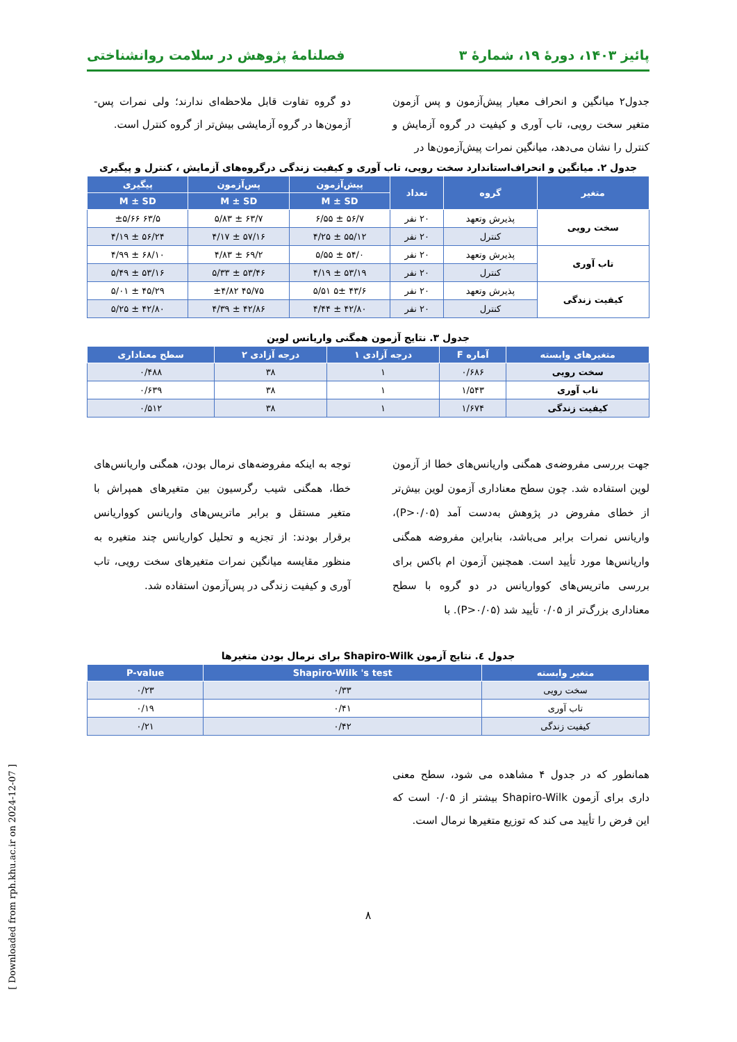پائیز ۱۴۰۳، دورهٔ ۱۹، شمارهٔ ۳ فصلنامهٔ پژوهش در سلامت روانشناختی
جدول۲ میانگین و انحراف معیار پیش‌آزمون و پس آزمون متغیر سخت رویی، تاب آوری و کیفیت در گروه آزمایش و کنترل را نشان می‌دهد، میانگین نمرات پیش‌آزمون‌ها در
دو گروه تفاوت قابل ملاحظه‌ای ندارند؛ ولی نمرات پس-آزمون‌ها در گروه آزمایشی بیش‌تر از گروه کنترل است.
جدول ۲. میانگین و انحراف‌استاندارد سخت رویی، تاب آوری و کیفیت زندگی درگروه‌های آزمایش ، کنترل و پیگیری
| متغیر | گروه | تعداد | پیش‌آزمون | پس‌آزمون | پیگیری |
| --- | --- | --- | --- | --- | --- |
| | | | M ± SD | M ± SD | M ± SD |
| سخت رویی | پذیرش وتعهد | ۲۰ نفر | ۵۶/۷ ± ۶/۵۵ | ۶۳/۷ ± ۵/۸۳ | ۶۳/۵ ±۵/۶۶ |
| | کنترل | ۲۰ نفر | ۵۵/۱۲ ± ۴/۲۵ | ۵۷/۱۶ ± ۴/۱۷ | ۵۶/۲۴ ± ۴/۱۹ |
| تاب آوری | پذیرش وتعهد | ۲۰ نفر | ۵۴/۰ ± ۵/۵۵ | ۶۹/۲ ± ۴/۸۳ | ۶۸/۱۰ ± ۴/۹۹ |
| | کنترل | ۲۰ نفر | ۵۳/۱۹ ± ۴/۱۹ | ۵۳/۴۶ ± ۵/۳۳ | ۵۳/۱۶ ± ۵/۴۹ |
| کیفیت زندگی | پذیرش وتعهد | ۲۰ نفر | ۴۳/۶ ۵± ۵/۵۱ | ۴۵/۷۵ ±۴/۸۲ | ۴۵/۲۹ ± ۵/۰۱ |
| | کنترل | ۲۰ نفر | ۴۲/۸۰ ± ۴/۴۴ | ۴۲/۸۶ ± ۴/۳۹ | ۴۲/۸۰ ± ۵/۲۵ |
جدول ۳. نتایج آزمون همگنی واریانس لوین
| متغیرهای وابسته | آماره F | درجه آزادی ۱ | درجه آزادی ۲ | سطح معناداری |
| --- | --- | --- | --- | --- |
| سخت رویی | ۰/۶۸۶ | ۱ | ۳۸ | ۰/۴۸۸ |
| تاب آوری | ۱/۵۴۳ | ۱ | ۳۸ | ۰/۶۳۹ |
| کیفیت زندگی | ۱/۶۷۴ | ۱ | ۳۸ | ۰/۵۱۲ |
جهت بررسی مفروضه‌ی همگنی واریانس‌های خطا از آزمون لوین استفاده شد. چون سطح معناداری آزمون لوین بیش‌تر از خطای مفروض در پژوهش به‌دست آمد (P>۰/۰۵)، واریانس نمرات برابر می‌باشد، بنابراین مفروضه همگنی واریانس‌ها مورد تأیید است. همچنین آزمون ام باکس برای بررسی ماتریس‌های کوواریانس در دو گروه با سطح معناداری بزرگ‌تر از ۰/۰۵ تأیید شد (P>۰/۰۵). با
توجه به اینکه مفروضه‌های نرمال بودن، همگنی واریانس‌های خطا، همگنی شیب رگرسیون بین متغیرهای همپراش با متغیر مستقل و برابر ماتریس‌های واریانس کوواریانس برقرار بودند: از تجزیه و تحلیل کواریانس چند متغیره به منظور مقایسه میانگین نمرات متغیرهای سخت رویی، تاب آوری و کیفیت زندگی در پس‌آزمون استفاده شد.
جدول ٤. نتایج آزمون Shapiro-Wilk برای نرمال بودن متغیرها
| متغیر وابسته | Shapiro-Wilk 's test | P-value |
| --- | --- | --- |
| سخت رویی | ۰/۳۳ | ۰/۲۳ |
| تاب آوری | ۰/۴۱ | ۰/۱۹ |
| کیفیت زندگی | ۰/۴۲ | ۰/۲۱ |
همانطور که در جدول ۴ مشاهده می شود، سطح معنی داری برای آزمون Shapiro-Wilk بیشتر از ۰/۰۵ است که این فرض را تأیید می کند که توزیع متغیرها نرمال است.
۸
[ Downloaded from rph.khu.ac.ir on 2024-12-07 ]